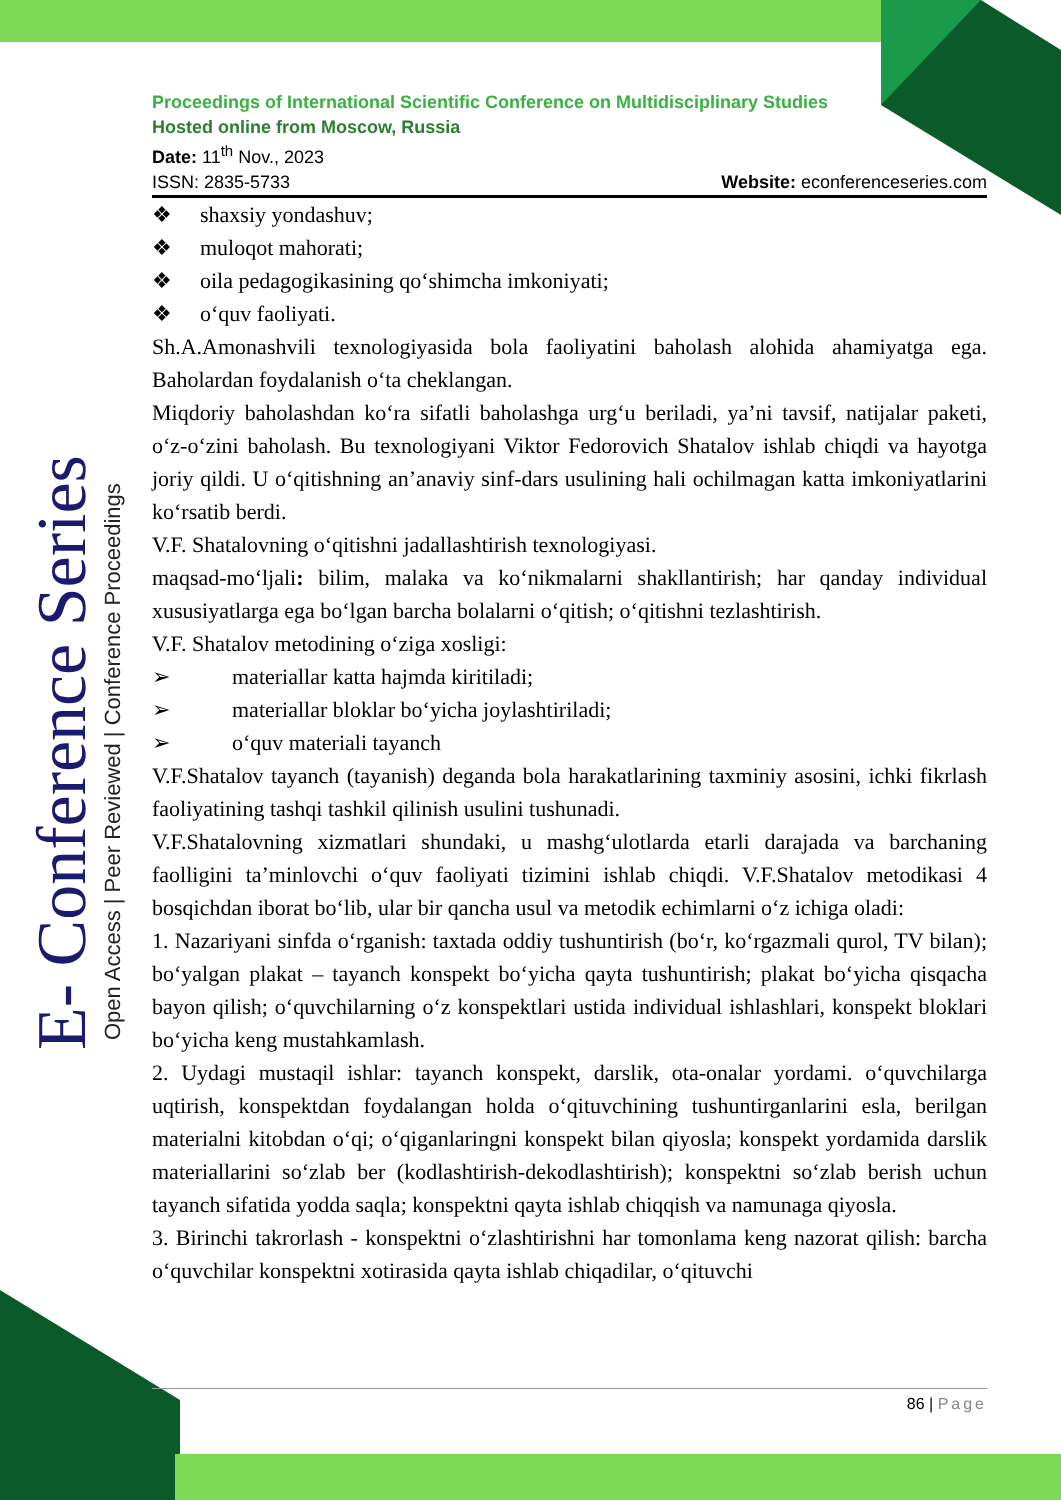E- Conference Series
Open Access | Peer Reviewed | Conference Proceedings
Proceedings of International Scientific Conference on Multidisciplinary Studies
Hosted online from Moscow, Russia
Date: 11<sup>th</sup> Nov., 2023
ISSN: 2835-5733 Website: econferenceseries.com
❖ shaxsiy yondashuv;
❖ muloqot mahorati;
❖ oila pedagogikasining qo‘shimcha imkoniyati;
❖ o‘quv faoliyati.
Sh.A.Amonashvili texnologiyasida bola faoliyatini baholash alohida ahamiyatga ega. Baholardan foydalanish o‘ta cheklangan.
Miqdoriy baholashdan ko‘ra sifatli baholashga urg‘u beriladi, ya’ni tavsif, natijalar paketi, o‘z-o‘zini baholash. Bu texnologiyani Viktor Fedorovich Shatalov ishlab chiqdi va hayotga joriy qildi. U o‘qitishning an’anaviy sinf-dars usulining hali ochilmagan katta imkoniyatlarini ko‘rsatib berdi.
V.F. Shatalovning o‘qitishni jadallashtirish texnologiyasi.
maqsad-mo‘ljali: bilim, malaka va ko‘nikmalarni shakllantirish; har qanday individual xususiyatlarga ega bo‘lgan barcha bolalarni o‘qitish; o‘qitishni tezlashtirish.
V.F. Shatalov metodining o‘ziga xosligi:
➢ materiallar katta hajmda kiritiladi;
➢ materiallar bloklar bo‘yicha joylashtiriladi;
➢ o‘quv materiali tayanch
V.F.Shatalov tayanch (tayanish) deganda bola harakatlarining taxminiy asosini, ichki fikrlash faoliyatining tashqi tashkil qilinish usulini tushunadi.
V.F.Shatalovning xizmatlari shundaki, u mashg‘ulotlarda etarli darajada va barchaning faolligini ta’minlovchi o‘quv faoliyati tizimini ishlab chiqdi. V.F.Shatalov metodikasi 4 bosqichdan iborat bo‘lib, ular bir qancha usul va metodik echimlarni o‘z ichiga oladi:
1. Nazariyani sinfda o‘rganish: taxtada oddiy tushuntirish (bo‘r, ko‘rgazmali qurol, TV bilan); bo‘yalgan plakat – tayanch konspekt bo‘yicha qayta tushuntirish; plakat bo‘yicha qisqacha bayon qilish; o‘quvchilarning o‘z konspektlari ustida individual ishlashlari, konspekt bloklari bo‘yicha keng mustahkamlash.
2. Uydagi mustaqil ishlar: tayanch konspekt, darslik, ota-onalar yordami. o‘quvchilarga uqtirish, konspektdan foydalangan holda o‘qituvchining tushuntirganlarini esla, berilgan materialni kitobdan o‘qi; o‘qiganlaringni konspekt bilan qiyosla; konspekt yordamida darslik materiallarini so‘zlab ber (kodlashtirish-dekodlashtirish); konspektni so‘zlab berish uchun tayanch sifatida yodda saqla; konspektni qayta ishlab chiqqish va namunaga qiyosla.
3. Birinchi takrorlash - konspektni o‘zlashtirishni har tomonlama keng nazorat qilish: barcha o‘quvchilar konspektni xotirasida qayta ishlab chiqadilar, o‘qituvchi
86 | Page